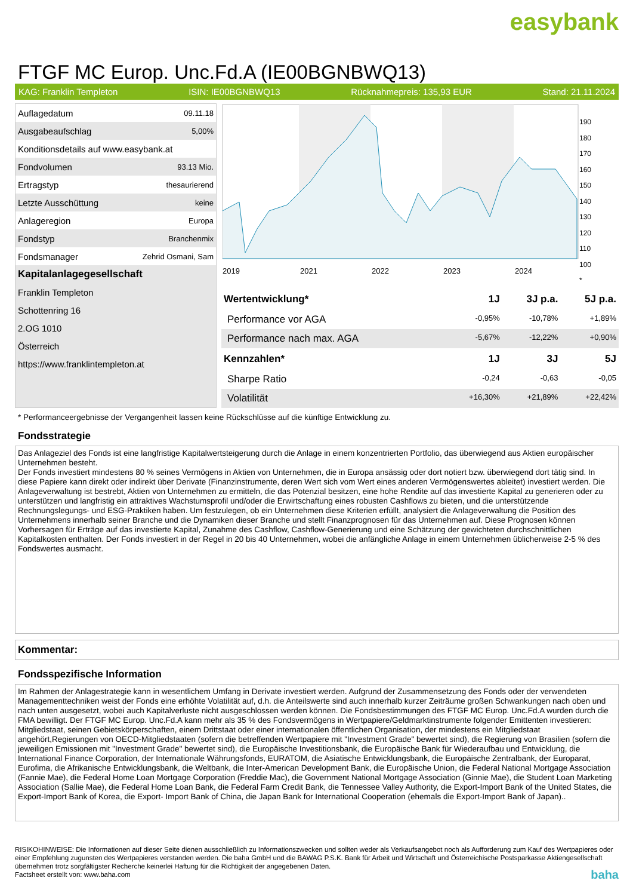easybank
FTGF MC Europ. Unc.Fd.A (IE00BGNBWQ13)
KAG: Franklin Templeton ISIN: IE00BGNBWQ13 Rücknahmepreis: 135,93 EUR Stand: 21.11.2024
| Auflagedatum | 09.11.18 |
| Ausgabeaufschlag | 5,00% |
| Konditionsdetails auf www.easybank.at | |
| Fondvolumen | 93.13 Mio. |
| Ertragstyp | thesaurierend |
| Letzte Ausschüttung | keine |
| Anlageregion | Europa |
| Fondstyp | Branchenmix |
| Fondsmanager | Zehrid Osmani, Sam |
| Kapitalanlagegesellschaft | |
| Franklin Templeton | |
| Schottenring 16 | |
| 2.OG 1010 | |
| Österreich | |
| https://www.franklintempleton.at | |
2019
2021
2022
2023
2024
190
180
170
160
150
140
130
120
110
100
*
| Wertentwicklung* | 1J | 3J p.a. | 5J p.a. |
| --- | --- | --- | --- |
| Performance vor AGA | -0,95% | -10,78% | +1,89% |
| Performance nach max. AGA | -5,67% | -12,22% | +0,90% |
| Kennzahlen* | 1J | 3J | 5J |
| Sharpe Ratio | -0,24 | -0,63 | -0,05 |
| Volatilität | +16,30% | +21,89% | +22,42% |
* Performanceergebnisse der Vergangenheit lassen keine Rückschlüsse auf die künftige Entwicklung zu.
Fondsstrategie
Das Anlageziel des Fonds ist eine langfristige Kapitalwertsteigerung durch die Anlage in einem konzentrierten Portfolio, das überwiegend aus Aktien europäischer Unternehmen besteht.
Der Fonds investiert mindestens 80 % seines Vermögens in Aktien von Unternehmen, die in Europa ansässig oder dort notiert bzw. überwiegend dort tätig sind. In diese Papiere kann direkt oder indirekt über Derivate (Finanzinstrumente, deren Wert sich vom Wert eines anderen Vermögenswertes ableitet) investiert werden. Die Anlageverwaltung ist bestrebt, Aktien von Unternehmen zu ermitteln, die das Potenzial besitzen, eine hohe Rendite auf das investierte Kapital zu generieren oder zu unterstützen und langfristig ein attraktives Wachstumsprofil und/oder die Erwirtschaftung eines robusten Cashflows zu bieten, und die unterstützende Rechnungslegungs- und ESG-Praktiken haben. Um festzulegen, ob ein Unternehmen diese Kriterien erfüllt, analysiert die Anlageverwaltung die Position des Unternehmens innerhalb seiner Branche und die Dynamiken dieser Branche und stellt Finanzprognosen für das Unternehmen auf. Diese Prognosen können Vorhersagen für Erträge auf das investierte Kapital, Zunahme des Cashflow, Cashflow-Generierung und eine Schätzung der gewichteten durchschnittlichen Kapitalkosten enthalten. Der Fonds investiert in der Regel in 20 bis 40 Unternehmen, wobei die anfängliche Anlage in einem Unternehmen üblicherweise 2-5 % des Fondswertes ausmacht.
Kommentar:
Fondsspezifische Information
Im Rahmen der Anlagestrategie kann in wesentlichem Umfang in Derivate investiert werden. Aufgrund der Zusammensetzung des Fonds oder der verwendeten Managementtechniken weist der Fonds eine erhöhte Volatilität auf, d.h. die Anteilswerte sind auch innerhalb kurzer Zeiträume großen Schwankungen nach oben und nach unten ausgesetzt, wobei auch Kapitalverluste nicht ausgeschlossen werden können. Die Fondsbestimmungen des FTGF MC Europ. Unc.Fd.A wurden durch die FMA bewilligt. Der FTGF MC Europ. Unc.Fd.A kann mehr als 35 % des Fondsvermögens in Wertpapiere/Geldmarktinstrumente folgender Emittenten investieren: Mitgliedstaat, seinen Gebietskörperschaften, einem Drittstaat oder einer internationalen öffentlichen Organisation, der mindestens ein Mitgliedstaat angehört,Regierungen von OECD-Mitgliedstaaten (sofern die betreffenden Wertpapiere mit "Investment Grade" bewertet sind), die Regierung von Brasilien (sofern die jeweiligen Emissionen mit "Investment Grade" bewertet sind), die Europäische Investitionsbank, die Europäische Bank für Wiederaufbau und Entwicklung, die International Finance Corporation, der Internationale Währungsfonds, EURATOM, die Asiatische Entwicklungsbank, die Europäische Zentralbank, der Europarat, Eurofima, die Afrikanische Entwicklungsbank, die Weltbank, die Inter-American Development Bank, die Europäische Union, die Federal National Mortgage Association (Fannie Mae), die Federal Home Loan Mortgage Corporation (Freddie Mac), die Government National Mortgage Association (Ginnie Mae), die Student Loan Marketing Association (Sallie Mae), die Federal Home Loan Bank, die Federal Farm Credit Bank, die Tennessee Valley Authority, die Export-Import Bank of the United States, die Export-Import Bank of Korea, die Export- Import Bank of China, die Japan Bank for International Cooperation (ehemals die Export-Import Bank of Japan)..
RISIKOHINWEISE: Die Informationen auf dieser Seite dienen ausschließlich zu Informationszwecken und sollten weder als Verkaufsangebot noch als Aufforderung zum Kauf des Wertpapieres oder einer Empfehlung zugunsten des Wertpapieres verstanden werden. Die baha GmbH und die BAWAG P.S.K. Bank für Arbeit und Wirtschaft und Österreichische Postsparkasse Aktiengesellschaft übernehmen trotz sorgfältigster Recherche keinerlei Haftung für die Richtigkeit der angegebenen Daten.
Factsheet erstellt von: www.baha.com baha